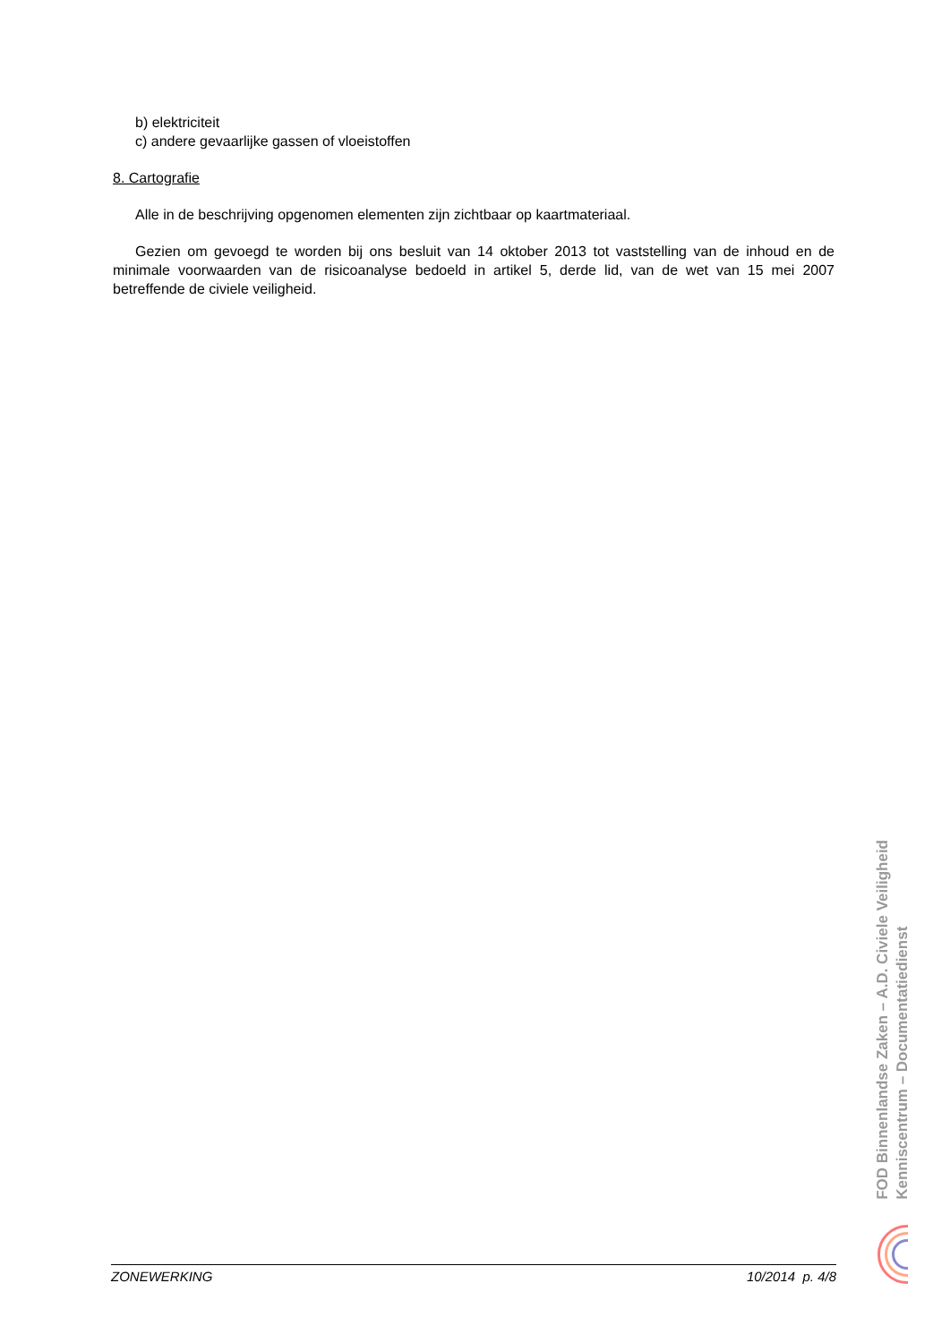b) elektriciteit
c) andere gevaarlijke gassen of vloeistoffen
8. Cartografie
Alle in de beschrijving opgenomen elementen zijn zichtbaar op kaartmateriaal.
Gezien om gevoegd te worden bij ons besluit van 14 oktober 2013 tot vaststelling van de inhoud en de minimale voorwaarden van de risicoanalyse bedoeld in artikel 5, derde lid, van de wet van 15 mei 2007 betreffende de civiele veiligheid.
FOD Binnenlandse Zaken – A.D. Civiele Veiligheid
Kenniscentrum – Documentatiedienst
ZONEWERKING 10/2014 p. 4/8